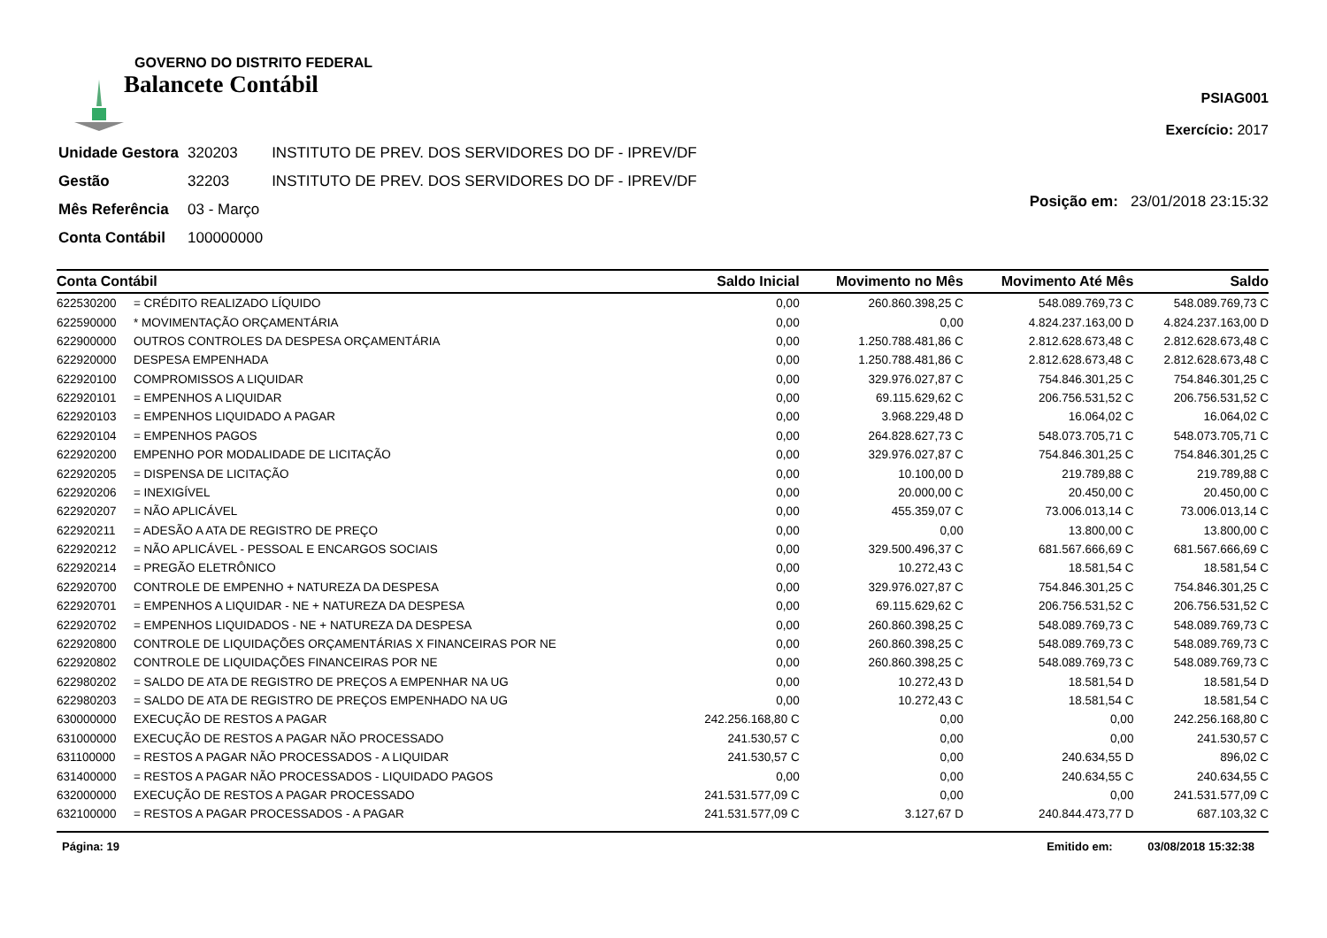GOVERNO DO DISTRITO FEDERAL
Balancete Contábil
PSIAG001
Exercício: 2017
| Unidade Gestora | 320203 | INSTITUTO DE PREV. DOS SERVIDORES DO DF - IPREV/DF |
| Gestão | 32203 | INSTITUTO DE PREV. DOS SERVIDORES DO DF - IPREV/DF |
| Mês Referência | 03 - Março | |
| Conta Contábil | 100000000 | |
Posição em: 23/01/2018 23:15:32
| Conta Contábil | | Saldo Inicial | Movimento no Mês | Movimento Até Mês | Saldo |
| --- | --- | --- | --- | --- | --- |
| 622530200 | = CRÉDITO REALIZADO LÍQUIDO | 0,00 | 260.860.398,25 C | 548.089.769,73 C | 548.089.769,73 C |
| 622590000 | * MOVIMENTAÇÃO ORÇAMENTÁRIA | 0,00 | 0,00 | 4.824.237.163,00 D | 4.824.237.163,00 D |
| 622900000 | OUTROS CONTROLES DA DESPESA ORÇAMENTÁRIA | 0,00 | 1.250.788.481,86 C | 2.812.628.673,48 C | 2.812.628.673,48 C |
| 622920000 | DESPESA EMPENHADA | 0,00 | 1.250.788.481,86 C | 2.812.628.673,48 C | 2.812.628.673,48 C |
| 622920100 | COMPROMISSOS A LIQUIDAR | 0,00 | 329.976.027,87 C | 754.846.301,25 C | 754.846.301,25 C |
| 622920101 | = EMPENHOS A LIQUIDAR | 0,00 | 69.115.629,62 C | 206.756.531,52 C | 206.756.531,52 C |
| 622920103 | = EMPENHOS LIQUIDADO A PAGAR | 0,00 | 3.968.229,48 D | 16.064,02 C | 16.064,02 C |
| 622920104 | = EMPENHOS PAGOS | 0,00 | 264.828.627,73 C | 548.073.705,71 C | 548.073.705,71 C |
| 622920200 | EMPENHO POR MODALIDADE DE LICITAÇÃO | 0,00 | 329.976.027,87 C | 754.846.301,25 C | 754.846.301,25 C |
| 622920205 | = DISPENSA DE LICITAÇÃO | 0,00 | 10.100,00 D | 219.789,88 C | 219.789,88 C |
| 622920206 | = INEXIGÍVEL | 0,00 | 20.000,00 C | 20.450,00 C | 20.450,00 C |
| 622920207 | = NÃO APLICÁVEL | 0,00 | 455.359,07 C | 73.006.013,14 C | 73.006.013,14 C |
| 622920211 | = ADESÃO A ATA DE REGISTRO DE PREÇO | 0,00 | 0,00 | 13.800,00 C | 13.800,00 C |
| 622920212 | = NÃO APLICÁVEL - PESSOAL E ENCARGOS SOCIAIS | 0,00 | 329.500.496,37 C | 681.567.666,69 C | 681.567.666,69 C |
| 622920214 | = PREGÃO ELETRÔNICO | 0,00 | 10.272,43 C | 18.581,54 C | 18.581,54 C |
| 622920700 | CONTROLE DE EMPENHO + NATUREZA DA DESPESA | 0,00 | 329.976.027,87 C | 754.846.301,25 C | 754.846.301,25 C |
| 622920701 | = EMPENHOS A LIQUIDAR - NE + NATUREZA DA DESPESA | 0,00 | 69.115.629,62 C | 206.756.531,52 C | 206.756.531,52 C |
| 622920702 | = EMPENHOS LIQUIDADOS - NE + NATUREZA DA DESPESA | 0,00 | 260.860.398,25 C | 548.089.769,73 C | 548.089.769,73 C |
| 622920800 | CONTROLE DE LIQUIDAÇÕES ORÇAMENTÁRIAS X FINANCEIRAS POR NE | 0,00 | 260.860.398,25 C | 548.089.769,73 C | 548.089.769,73 C |
| 622920802 | CONTROLE DE LIQUIDAÇÕES FINANCEIRAS POR NE | 0,00 | 260.860.398,25 C | 548.089.769,73 C | 548.089.769,73 C |
| 622980202 | = SALDO DE ATA DE REGISTRO DE PREÇOS A EMPENHAR NA UG | 0,00 | 10.272,43 D | 18.581,54 D | 18.581,54 D |
| 622980203 | = SALDO DE ATA DE REGISTRO DE PREÇOS EMPENHADO NA UG | 0,00 | 10.272,43 C | 18.581,54 C | 18.581,54 C |
| 630000000 | EXECUÇÃO DE RESTOS A PAGAR | 242.256.168,80 C | 0,00 | 0,00 | 242.256.168,80 C |
| 631000000 | EXECUÇÃO DE RESTOS A PAGAR NÃO PROCESSADO | 241.530,57 C | 0,00 | 0,00 | 241.530,57 C |
| 631100000 | = RESTOS A PAGAR NÃO PROCESSADOS - A LIQUIDAR | 241.530,57 C | 0,00 | 240.634,55 D | 896,02 C |
| 631400000 | = RESTOS A PAGAR NÃO PROCESSADOS - LIQUIDADO PAGOS | 0,00 | 0,00 | 240.634,55 C | 240.634,55 C |
| 632000000 | EXECUÇÃO DE RESTOS A PAGAR PROCESSADO | 241.531.577,09 C | 0,00 | 0,00 | 241.531.577,09 C |
| 632100000 | = RESTOS A PAGAR PROCESSADOS - A PAGAR | 241.531.577,09 C | 3.127,67 D | 240.844.473,77 D | 687.103,32 C |
Página: 19 Emitido em: 03/08/2018 15:32:38